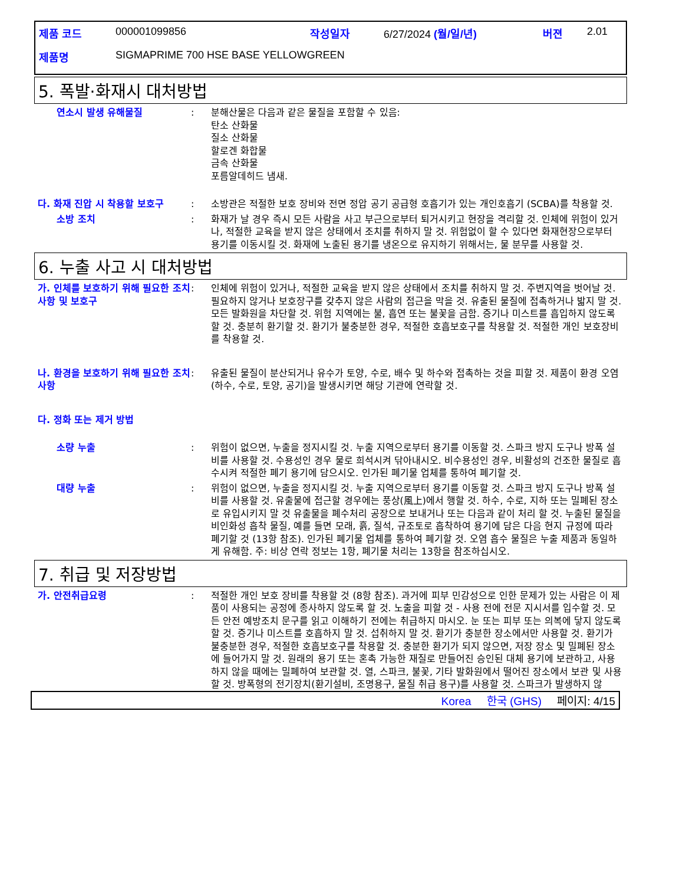| 제품 코드 | 000001099856 | 작성일자 | 6/27/2024 (월/일/년) | 버젼 | 2.01 |
| 제품명 | SIGMAPRIME 700 HSE BASE YELLOWGREEN | | | | |
5. 폭발·화재시 대처방법
연소시 발생 유해물질 : 분해산물은 다음과 같은 물질을 포함할 수 있음:
탄소 산화물
질소 산화물
할로겐 화합물
금속 산화물
포름알데히드 냄새.
다. 화재 진압 시 착용할 보호구 : 소방관은 적절한 보호 장비와 전면 정압 공기 공급형 호흡기가 있는 개인호흡기 (SCBA)를 착용할 것.
소방 조치 : 화재가 날 경우 즉시 모든 사람을 사고 부근으로부터 퇴거시키고 현장을 격리할 것. 인체에 위험이 있거나, 적절한 교육을 받지 않은 상태에서 조치를 취하지 말 것. 위험없이 할 수 있다면 화재현장으로부터 용기를 이동시킬 것. 화재에 노출된 용기를 냉온으로 유지하기 위해서는, 물 분무를 사용할 것.
6. 누출 사고 시 대처방법
가. 인체를 보호하기 위해 필요한 조치 사항 및 보호구
: 인체에 위험이 있거나, 적절한 교육을 받지 않은 상태에서 조치를 취하지 말 것. 주변지역을 벗어날 것. 필요하지 않거나 보호장구를 갖추지 않은 사람의 접근을 막을 것. 유출된 물질에 접촉하거나 밟지 말 것. 모든 발화원을 차단할 것. 위험 지역에는 불, 흡연 또는 불꽃을 금함. 증기나 미스트를 흡입하지 않도록 할 것. 충분히 환기할 것. 환기가 불충분한 경우, 적절한 호흡보호구를 착용할 것. 적절한 개인 보호장비를 착용할 것.
나. 환경을 보호하기 위해 필요한 조치사항
: 유출된 물질이 분산되거나 유수가 토양, 수로, 배수 및 하수와 접촉하는 것을 피할 것. 제품이 환경 오염(하수, 수로, 토양, 공기)을 발생시키면 해당 기관에 연락할 것.
다. 정화 또는 제거 방법
소량 누출 : 위험이 없으면, 누출을 정지시킬 것. 누출 지역으로부터 용기를 이동할 것. 스파크 방지 도구나 방폭 설비를 사용할 것. 수용성인 경우 물로 희석시켜 닦아내시오. 비수용성인 경우, 비활성의 건조한 물질로 흡수시켜 적절한 폐기 용기에 담으시오. 인가된 폐기물 업체를 통하여 폐기할 것.
대량 누출 : 위험이 없으면, 누출을 정지시킬 것. 누출 지역으로부터 용기를 이동할 것. 스파크 방지 도구나 방폭 설비를 사용할 것. 유출물에 접근할 경우에는 풍상(風上)에서 행할 것. 하수, 수로, 지하 또는 밀폐된 장소로 유입시키지 말 것 유출물을 폐수처리 공장으로 보내거나 또는 다음과 같이 처리 할 것. 누출된 물질을 비인화성 흡착 물질, 예를 들면 모래, 흙, 질석, 규조토로 흡착하여 용기에 담은 다음 현지 규정에 따라 폐기할 것 (13항 참조). 인가된 폐기물 업체를 통하여 폐기할 것. 오염 흡수 물질은 누출 제품과 동일하게 유해함. 주: 비상 연락 정보는 1항, 폐기물 처리는 13항을 참조하십시오.
7. 취급 및 저장방법
가. 안전취급요령 : 적절한 개인 보호 장비를 착용할 것 (8항 참조). 과거에 피부 민감성으로 인한 문제가 있는 사람은 이 제품이 사용되는 공정에 종사하지 않도록 할 것. 노출을 피할 것 - 사용 전에 전문 지시서를 입수할 것. 모든 안전 예방조치 문구를 읽고 이해하기 전에는 취급하지 마시오. 눈 또는 피부 또는 의복에 닿지 않도록 할 것. 증기나 미스트를 호흡하지 말 것. 섭취하지 말 것. 환기가 충분한 장소에서만 사용할 것. 환기가 불충분한 경우, 적절한 호흡보호구를 착용할 것. 충분한 환기가 되지 않으면, 저장 장소 및 밀폐된 장소에 들어가지 말 것. 원래의 용기 또는 혼촉 가능한 재질로 만들어진 승인된 대체 용기에 보관하고, 사용하지 않을 때에는 밀폐하여 보관할 것. 열, 스파크, 불꽃, 기타 발화원에서 떨어진 장소에서 보관 및 사용할 것. 방폭형의 전기장치(환기설비, 조명용구, 물질 취급 용구)를 사용할 것. 스파크가 발생하지 않
Korea 한국 (GHS) 페이지: 4/15